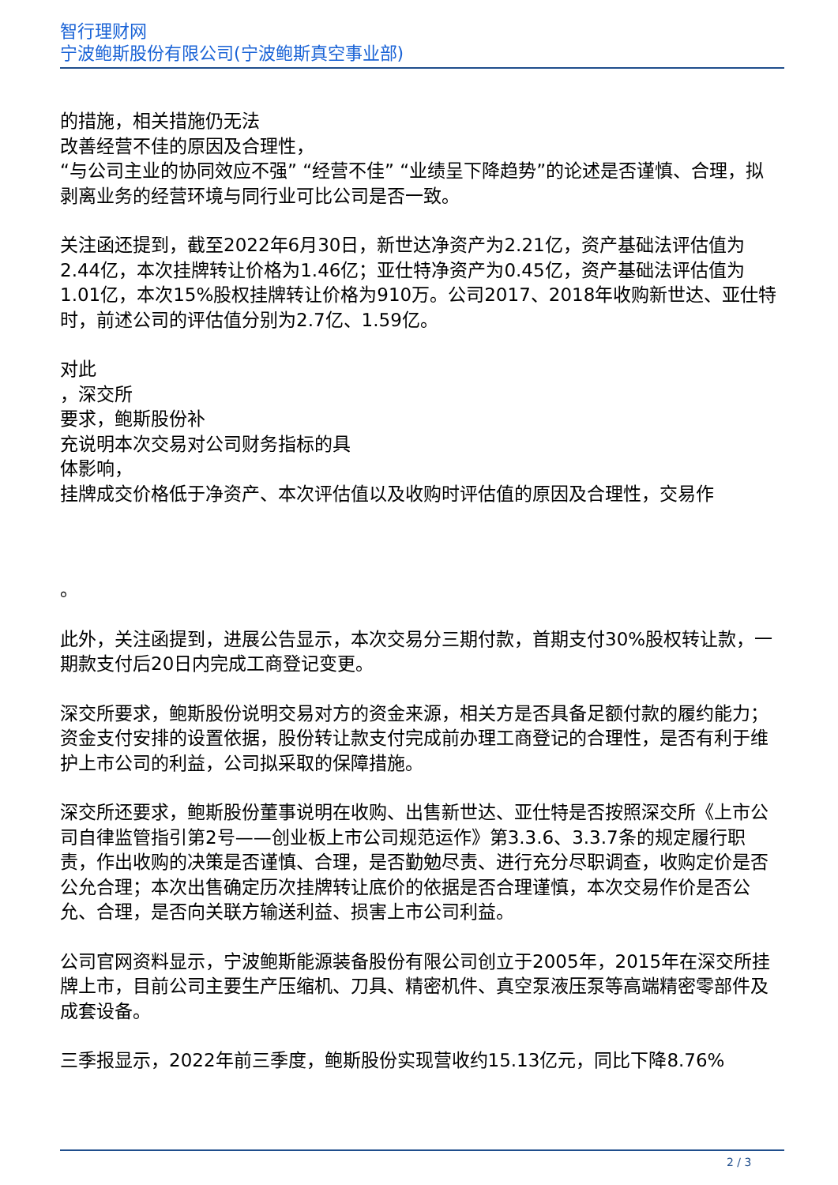智行理财网
宁波鲍斯股份有限公司(宁波鲍斯真空事业部)
的措施，相关措施仍无法
改善经营不佳的原因及合理性，
“与公司主业的协同效应不强” “经营不佳” “业绩呈下降趋势”的论述是否谨慎、合理，拟剥离业务的经营环境与同行业可比公司是否一致。
关注函还提到，截至2022年6月30日，新世达净资产为2.21亿，资产基础法评估值为2.44亿，本次挂牌转让价格为1.46亿；亚仕特净资产为0.45亿，资产基础法评估值为1.01亿，本次15%股权挂牌转让价格为910万。公司2017、2018年收购新世达、亚仕特时，前述公司的评估值分别为2.7亿、1.59亿。
对此
，深交所
要求，鲍斯股份补
充说明本次交易对公司财务指标的具
体影响，
挂牌成交价格低于净资产、本次评估值以及收购时评估值的原因及合理性，交易作
。
此外，关注函提到，进展公告显示，本次交易分三期付款，首期支付30%股权转让款，一期款支付后20日内完成工商登记变更。
深交所要求，鲍斯股份说明交易对方的资金来源，相关方是否具备足额付款的履约能力；资金支付安排的设置依据，股份转让款支付完成前办理工商登记的合理性，是否有利于维护上市公司的利益，公司拟采取的保障措施。
深交所还要求，鲍斯股份董事说明在收购、出售新世达、亚仕特是否按照深交所《上市公司自律监管指引第2号——创业板上市公司规范运作》第3.3.6、3.3.7条的规定履行职责，作出收购的决策是否谨慎、合理，是否勤勉尽责、进行充分尽职调查，收购定价是否公允合理；本次出售确定历次挂牌转让底价的依据是否合理谨慎，本次交易作价是否公允、合理，是否向关联方输送利益、损害上市公司利益。
公司官网资料显示，宁波鲍斯能源装备股份有限公司创立于2005年，2015年在深交所挂牌上市，目前公司主要生产压缩机、刀具、精密机件、真空泵液压泵等高端精密零部件及成套设备。
三季报显示，2022年前三季度，鲍斯股份实现营收约15.13亿元，同比下降8.76%
2 / 3